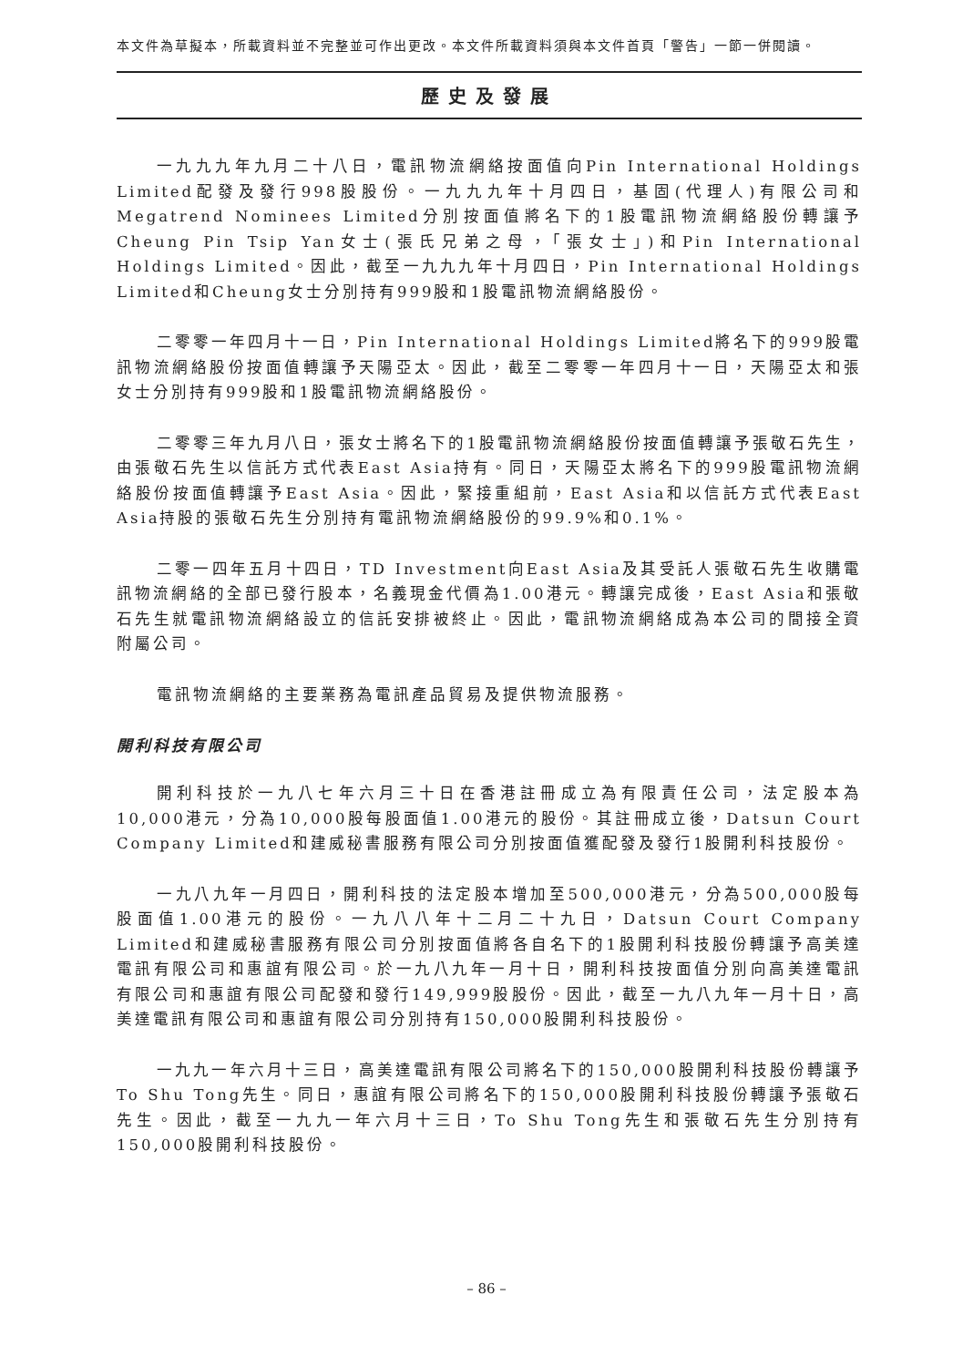本文件為草擬本，所載資料並不完整並可作出更改。本文件所載資料須與本文件首頁「警告」一節一併閱讀。
歷史及發展
一九九九年九月二十八日，電訊物流網絡按面值向Pin International Holdings Limited配發及發行998股股份。一九九九年十月四日，基固(代理人)有限公司和Megatrend Nominees Limited分別按面值將名下的1股電訊物流網絡股份轉讓予Cheung Pin Tsip Yan女士(張氏兄弟之母，「張女士」)和Pin International Holdings Limited。因此，截至一九九九年十月四日，Pin International Holdings Limited和Cheung女士分別持有999股和1股電訊物流網絡股份。
二零零一年四月十一日，Pin International Holdings Limited將名下的999股電訊物流網絡股份按面值轉讓予天陽亞太。因此，截至二零零一年四月十一日，天陽亞太和張女士分別持有999股和1股電訊物流網絡股份。
二零零三年九月八日，張女士將名下的1股電訊物流網絡股份按面值轉讓予張敬石先生，由張敬石先生以信託方式代表East Asia持有。同日，天陽亞太將名下的999股電訊物流網絡股份按面值轉讓予East Asia。因此，緊接重組前，East Asia和以信託方式代表East Asia持股的張敬石先生分別持有電訊物流網絡股份的99.9%和0.1%。
二零一四年五月十四日，TD Investment向East Asia及其受託人張敬石先生收購電訊物流網絡的全部已發行股本，名義現金代價為1.00港元。轉讓完成後，East Asia和張敬石先生就電訊物流網絡設立的信託安排被終止。因此，電訊物流網絡成為本公司的間接全資附屬公司。
電訊物流網絡的主要業務為電訊產品貿易及提供物流服務。
開利科技有限公司
開利科技於一九八七年六月三十日在香港註冊成立為有限責任公司，法定股本為10,000港元，分為10,000股每股面值1.00港元的股份。其註冊成立後，Datsun Court Company Limited和建威秘書服務有限公司分別按面值獲配發及發行1股開利科技股份。
一九八九年一月四日，開利科技的法定股本增加至500,000港元，分為500,000股每股面值1.00港元的股份。一九八八年十二月二十九日，Datsun Court Company Limited和建威秘書服務有限公司分別按面值將各自名下的1股開利科技股份轉讓予高美達電訊有限公司和惠誼有限公司。於一九八九年一月十日，開利科技按面值分別向高美達電訊有限公司和惠誼有限公司配發和發行149,999股股份。因此，截至一九八九年一月十日，高美達電訊有限公司和惠誼有限公司分別持有150,000股開利科技股份。
一九九一年六月十三日，高美達電訊有限公司將名下的150,000股開利科技股份轉讓予To Shu Tong先生。同日，惠誼有限公司將名下的150,000股開利科技股份轉讓予張敬石先生。因此，截至一九九一年六月十三日，To Shu Tong先生和張敬石先生分別持有150,000股開利科技股份。
– 86 –